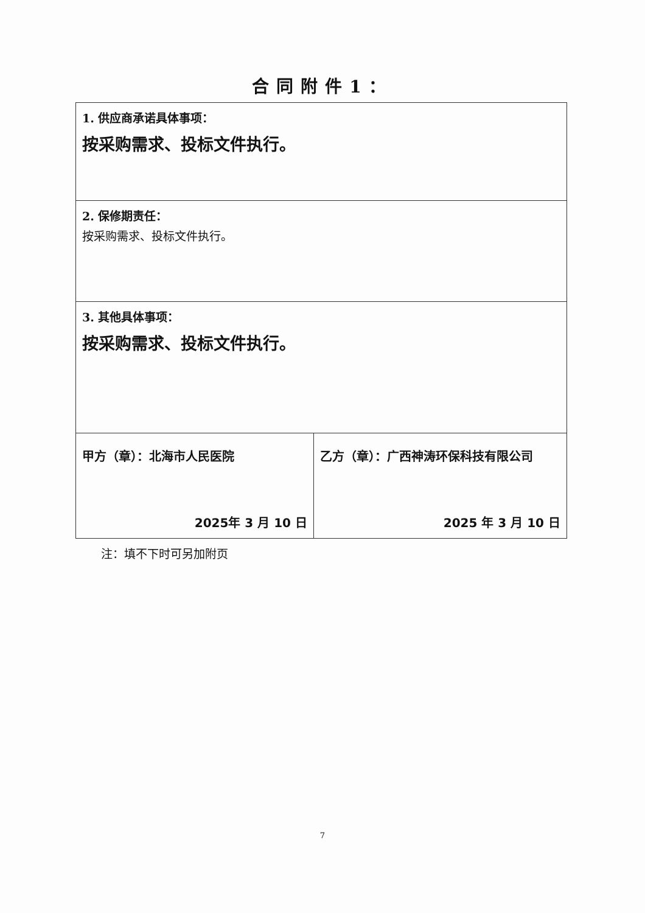合同附件1：
| 1. 供应商承诺具体事项： 按采购需求、投标文件执行。 | |
| 2. 保修期责任： 按采购需求、投标文件执行。 | |
| 3. 其他具体事项： 按采购需求、投标文件执行。 | |
| 甲方（章）：北海市人民医院 2025年 3 月 10 日 | 乙方（章）：广西神涛环保科技有限公司 2025 年 3 月 10 日 |
注：填不下时可另加附页
7